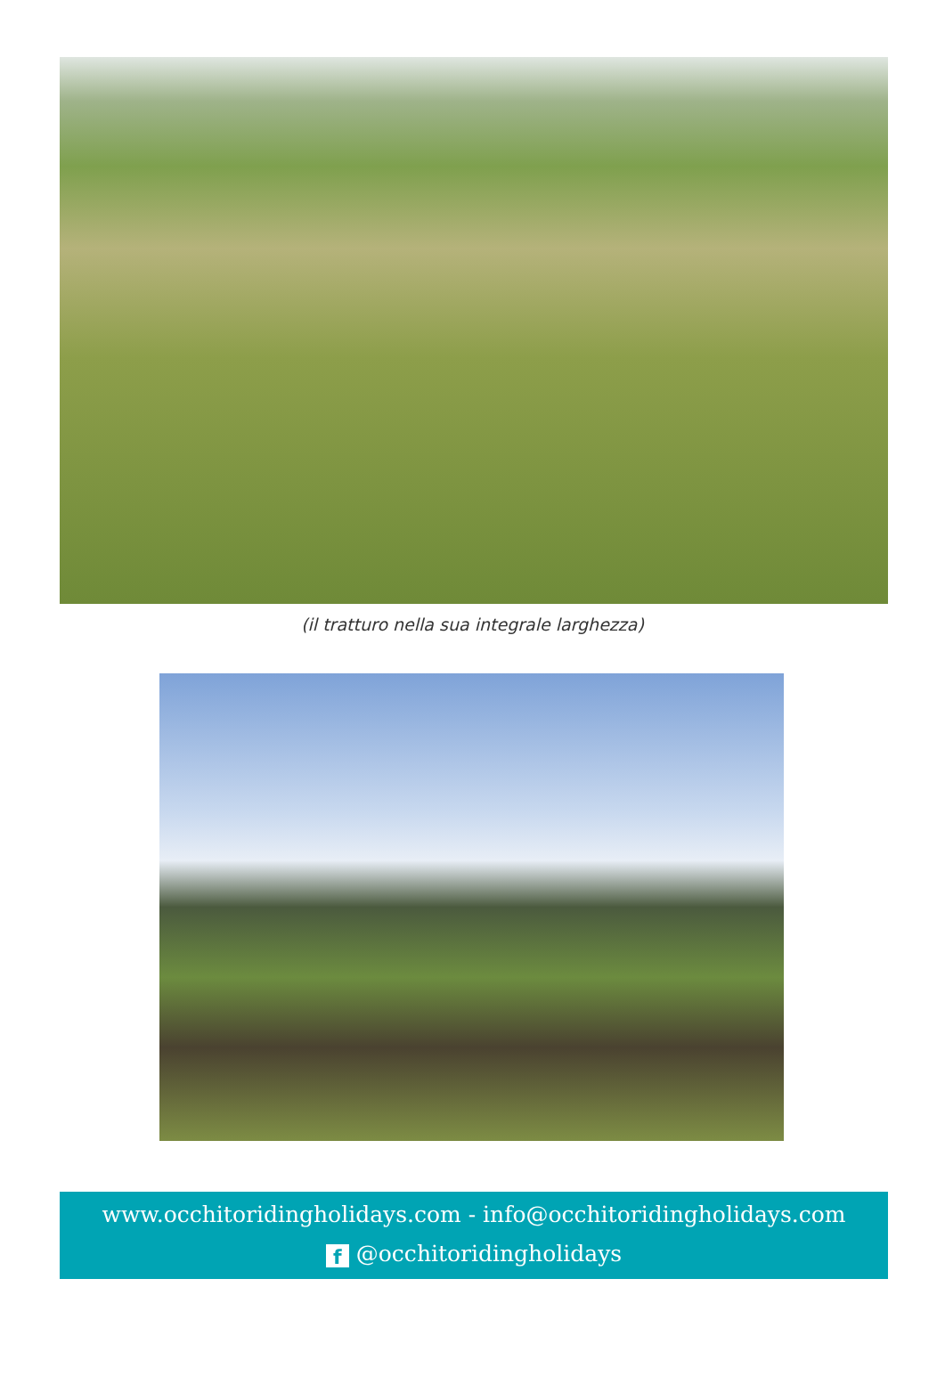(il tratturo nella sua integrale larghezza)
www.occhitoridingholidays.com - info@occhitoridingholidays.com
f @occhitoridingholidays